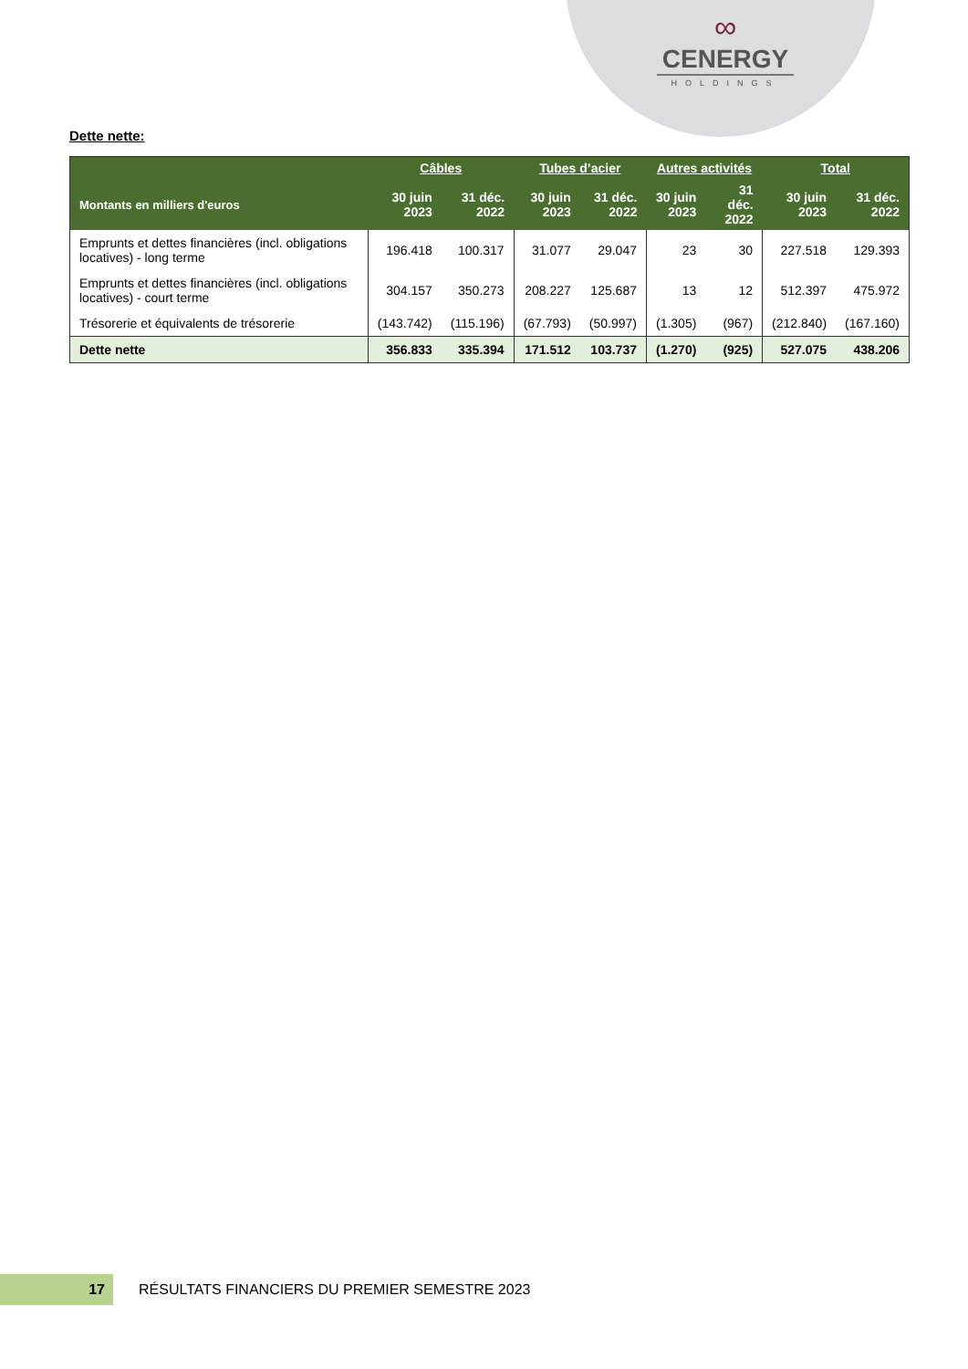∞
CENERGY
HOLDINGS
Dette nette:
| | Câbles | | Tubes d’acier | | Autres activités | | Total | |
| --- | --- | --- | --- | --- | --- | --- | --- | --- |
| Montants en milliers d'euros | 30 juin 2023 | 31 déc. 2022 | 30 juin 2023 | 31 déc. 2022 | 30 juin 2023 | 31 déc. 2022 | 30 juin 2023 | 31 déc. 2022 |
| Emprunts et dettes financières (incl. obligations locatives) - long terme | 196.418 | 100.317 | 31.077 | 29.047 | 23 | 30 | 227.518 | 129.393 |
| Emprunts et dettes financières (incl. obligations locatives) - court terme | 304.157 | 350.273 | 208.227 | 125.687 | 13 | 12 | 512.397 | 475.972 |
| Trésorerie et équivalents de trésorerie | (143.742) | (115.196) | (67.793) | (50.997) | (1.305) | (967) | (212.840) | (167.160) |
| Dette nette | 356.833 | 335.394 | 171.512 | 103.737 | (1.270) | (925) | 527.075 | 438.206 |
17
RÉSULTATS FINANCIERS DU PREMIER SEMESTRE 2023